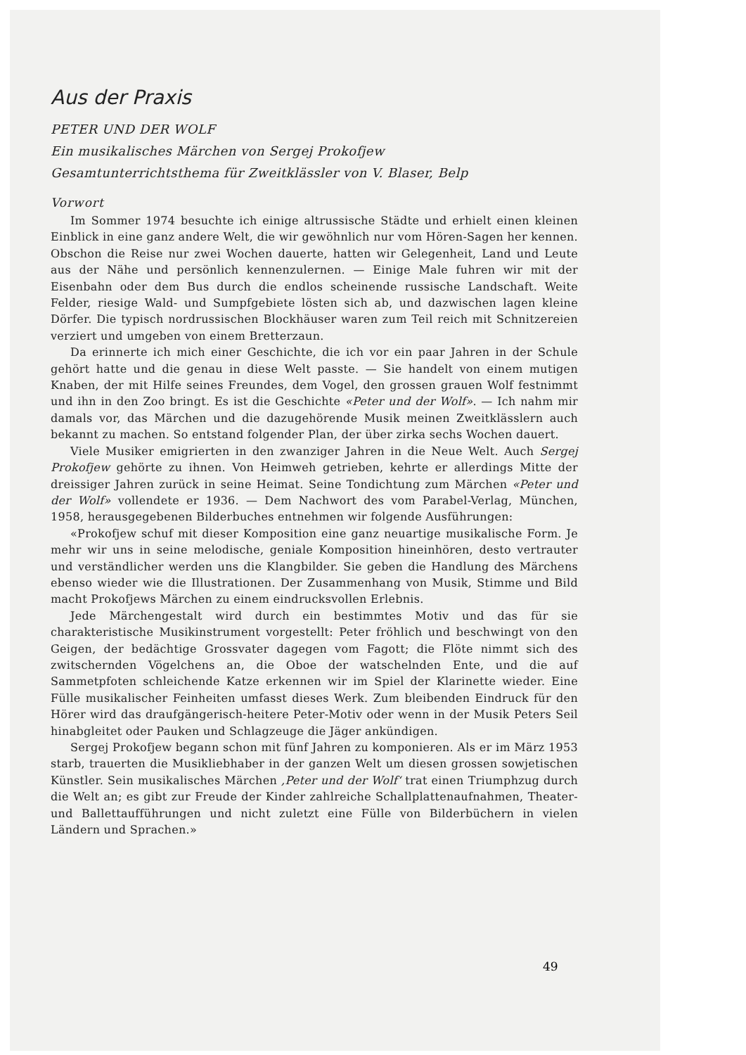Aus der Praxis
PETER UND DER WOLF
Ein musikalisches Märchen von Sergej Prokofjew
Gesamtunterrichtsthema für Zweitklässler von V. Blaser, Belp
Vorwort
Im Sommer 1974 besuchte ich einige altrussische Städte und erhielt einen kleinen Einblick in eine ganz andere Welt, die wir gewöhnlich nur vom Hören-Sagen her kennen. Obschon die Reise nur zwei Wochen dauerte, hatten wir Gelegenheit, Land und Leute aus der Nähe und persönlich kennenzulernen. — Einige Male fuhren wir mit der Eisenbahn oder dem Bus durch die endlos scheinende russische Landschaft. Weite Felder, riesige Wald- und Sumpfgebiete lösten sich ab, und dazwischen lagen kleine Dörfer. Die typisch nordrussischen Blockhäuser waren zum Teil reich mit Schnitzereien verziert und umgeben von einem Bretterzaun.
Da erinnerte ich mich einer Geschichte, die ich vor ein paar Jahren in der Schule gehört hatte und die genau in diese Welt passte. — Sie handelt von einem mutigen Knaben, der mit Hilfe seines Freundes, dem Vogel, den grossen grauen Wolf festnimmt und ihn in den Zoo bringt. Es ist die Geschichte «Peter und der Wolf». — Ich nahm mir damals vor, das Märchen und die dazugehörende Musik meinen Zweitklässlern auch bekannt zu machen. So entstand folgender Plan, der über zirka sechs Wochen dauert.
Viele Musiker emigrierten in den zwanziger Jahren in die Neue Welt. Auch Sergej Prokofjew gehörte zu ihnen. Von Heimweh getrieben, kehrte er allerdings Mitte der dreissiger Jahren zurück in seine Heimat. Seine Tondichtung zum Märchen «Peter und der Wolf» vollendete er 1936. — Dem Nachwort des vom Parabel-Verlag, München, 1958, herausgegebenen Bilderbuches entnehmen wir folgende Ausführungen:
«Prokofjew schuf mit dieser Komposition eine ganz neuartige musikalische Form. Je mehr wir uns in seine melodische, geniale Komposition hineinhören, desto vertrauter und verständlicher werden uns die Klangbilder. Sie geben die Handlung des Märchens ebenso wieder wie die Illustrationen. Der Zusammenhang von Musik, Stimme und Bild macht Prokofjews Märchen zu einem eindrucksvollen Erlebnis.
Jede Märchengestalt wird durch ein bestimmtes Motiv und das für sie charakteristische Musikinstrument vorgestellt: Peter fröhlich und beschwingt von den Geigen, der bedächtige Grossvater dagegen vom Fagott; die Flöte nimmt sich des zwitschernden Vögelchens an, die Oboe der watschelnden Ente, und die auf Sammetpfoten schleichende Katze erkennen wir im Spiel der Klarinette wieder. Eine Fülle musikalischer Feinheiten umfasst dieses Werk. Zum bleibenden Eindruck für den Hörer wird das draufgängerisch-heitere Peter-Motiv oder wenn in der Musik Peters Seil hinabgleitet oder Pauken und Schlagzeuge die Jäger ankündigen.
Sergej Prokofjew begann schon mit fünf Jahren zu komponieren. Als er im März 1953 starb, trauerten die Musikliebhaber in der ganzen Welt um diesen grossen sowjetischen Künstler. Sein musikalisches Märchen ‚Peter und der Wolf‘ trat einen Triumphzug durch die Welt an; es gibt zur Freude der Kinder zahlreiche Schallplattenaufnahmen, Theater- und Ballettaufführungen und nicht zuletzt eine Fülle von Bilderbüchern in vielen Ländern und Sprachen.»
49